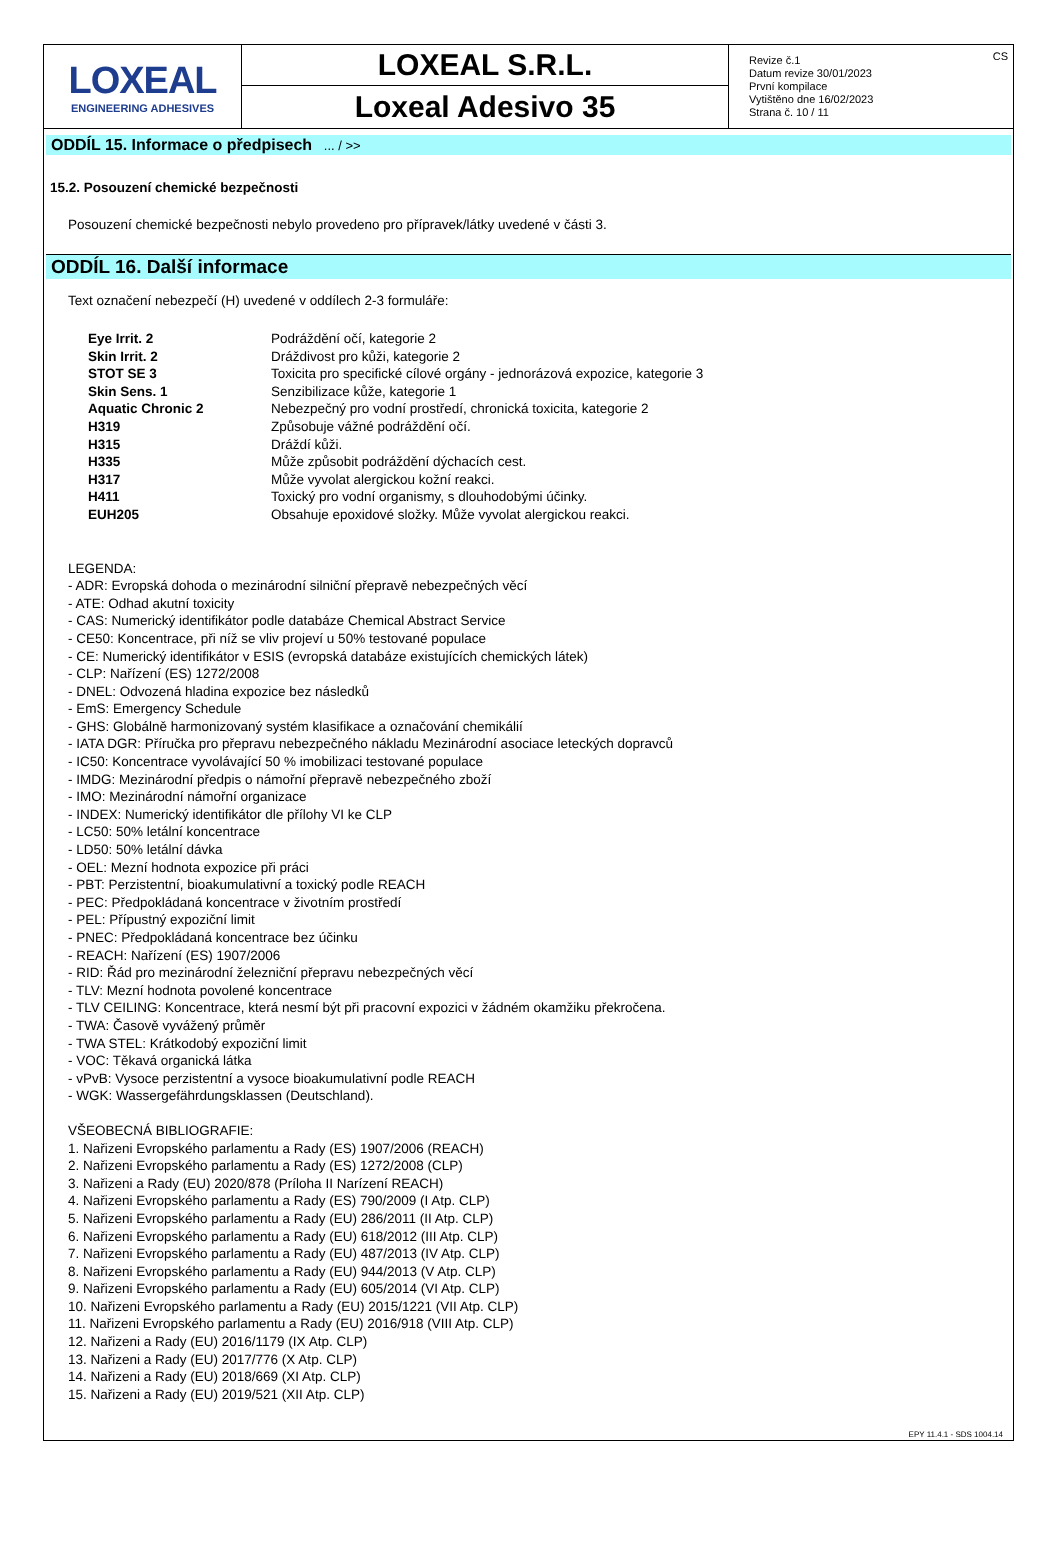LOXEAL
ENGINEERING ADHESIVES
LOXEAL S.R.L.
Loxeal Adesivo 35
Revize č.1
Datum revize 30/01/2023
První kompilace
Vytištěno dne 16/02/2023
Strana č. 10 / 11
CS
ODDÍL 15. Informace o předpisech ... / >>
15.2. Posouzení chemické bezpečnosti
Posouzení chemické bezpečnosti nebylo provedeno pro přípravek/látky uvedené v části 3.
ODDÍL 16. Další informace
Text označení nebezpečí (H) uvedené v oddílech 2-3 formuláře:
| Eye Irrit. 2 | Podráždění očí, kategorie 2 |
| Skin Irrit. 2 | Dráždivost pro kůži, kategorie 2 |
| STOT SE 3 | Toxicita pro specifické cílové orgány - jednorázová expozice, kategorie 3 |
| Skin Sens. 1 | Senzibilizace kůže, kategorie 1 |
| Aquatic Chronic 2 | Nebezpečný pro vodní prostředí, chronická toxicita, kategorie 2 |
| H319 | Způsobuje vážné podráždění očí. |
| H315 | Dráždí kůži. |
| H335 | Může způsobit podráždění dýchacích cest. |
| H317 | Může vyvolat alergickou kožní reakci. |
| H411 | Toxický pro vodní organismy, s dlouhodobými účinky. |
| EUH205 | Obsahuje epoxidové složky. Může vyvolat alergickou reakci. |
LEGENDA:
- ADR: Evropská dohoda o mezinárodní silniční přepravě nebezpečných věcí
- ATE: Odhad akutní toxicity
- CAS: Numerický identifikátor podle databáze Chemical Abstract Service
- CE50: Koncentrace, při níž se vliv projeví u 50% testované populace
- CE: Numerický identifikátor v ESIS (evropská databáze existujících chemických látek)
- CLP: Nařízení (ES) 1272/2008
- DNEL: Odvozená hladina expozice bez následků
- EmS: Emergency Schedule
- GHS: Globálně harmonizovaný systém klasifikace a označování chemikálií
- IATA DGR: Příručka pro přepravu nebezpečného nákladu Mezinárodní asociace leteckých dopravců
- IC50: Koncentrace vyvolávající 50 % imobilizaci testované populace
- IMDG: Mezinárodní předpis o námořní přepravě nebezpečného zboží
- IMO: Mezinárodní námořní organizace
- INDEX: Numerický identifikátor dle přílohy VI ke CLP
- LC50: 50% letální koncentrace
- LD50: 50% letální dávka
- OEL: Mezní hodnota expozice při práci
- PBT: Perzistentní, bioakumulativní a toxický podle REACH
- PEC: Předpokládaná koncentrace v životním prostředí
- PEL: Přípustný expoziční limit
- PNEC: Předpokládaná koncentrace bez účinku
- REACH: Nařízení (ES) 1907/2006
- RID: Řád pro mezinárodní železniční přepravu nebezpečných věcí
- TLV: Mezní hodnota povolené koncentrace
- TLV CEILING: Koncentrace, která nesmí být při pracovní expozici v žádném okamžiku překročena.
- TWA: Časově vyvážený průměr
- TWA STEL: Krátkodobý expoziční limit
- VOC: Těkavá organická látka
- vPvB: Vysoce perzistentní a vysoce bioakumulativní podle REACH
- WGK: Wassergefährdungsklassen (Deutschland).
VŠEOBECNÁ BIBLIOGRAFIE:
1. Nařizeni Evropského parlamentu a Rady (ES) 1907/2006 (REACH)
2. Nařizeni Evropského parlamentu a Rady (ES) 1272/2008 (CLP)
3. Nařizeni a Rady (EU) 2020/878 (Príloha II Narízení REACH)
4. Nařizeni Evropského parlamentu a Rady (ES) 790/2009 (I Atp. CLP)
5. Nařizeni Evropského parlamentu a Rady (EU) 286/2011 (II Atp. CLP)
6. Nařizeni Evropského parlamentu a Rady (EU) 618/2012 (III Atp. CLP)
7. Nařizeni Evropského parlamentu a Rady (EU) 487/2013 (IV Atp. CLP)
8. Nařizeni Evropského parlamentu a Rady (EU) 944/2013 (V Atp. CLP)
9. Nařizeni Evropského parlamentu a Rady (EU) 605/2014 (VI Atp. CLP)
10. Nařizeni Evropského parlamentu a Rady (EU) 2015/1221 (VII Atp. CLP)
11. Nařizeni Evropského parlamentu a Rady (EU) 2016/918 (VIII Atp. CLP)
12. Nařizeni a Rady (EU) 2016/1179 (IX Atp. CLP)
13. Nařizeni a Rady (EU) 2017/776 (X Atp. CLP)
14. Nařizeni a Rady (EU) 2018/669 (XI Atp. CLP)
15. Nařizeni a Rady (EU) 2019/521 (XII Atp. CLP)
EPY 11.4.1 - SDS 1004.14